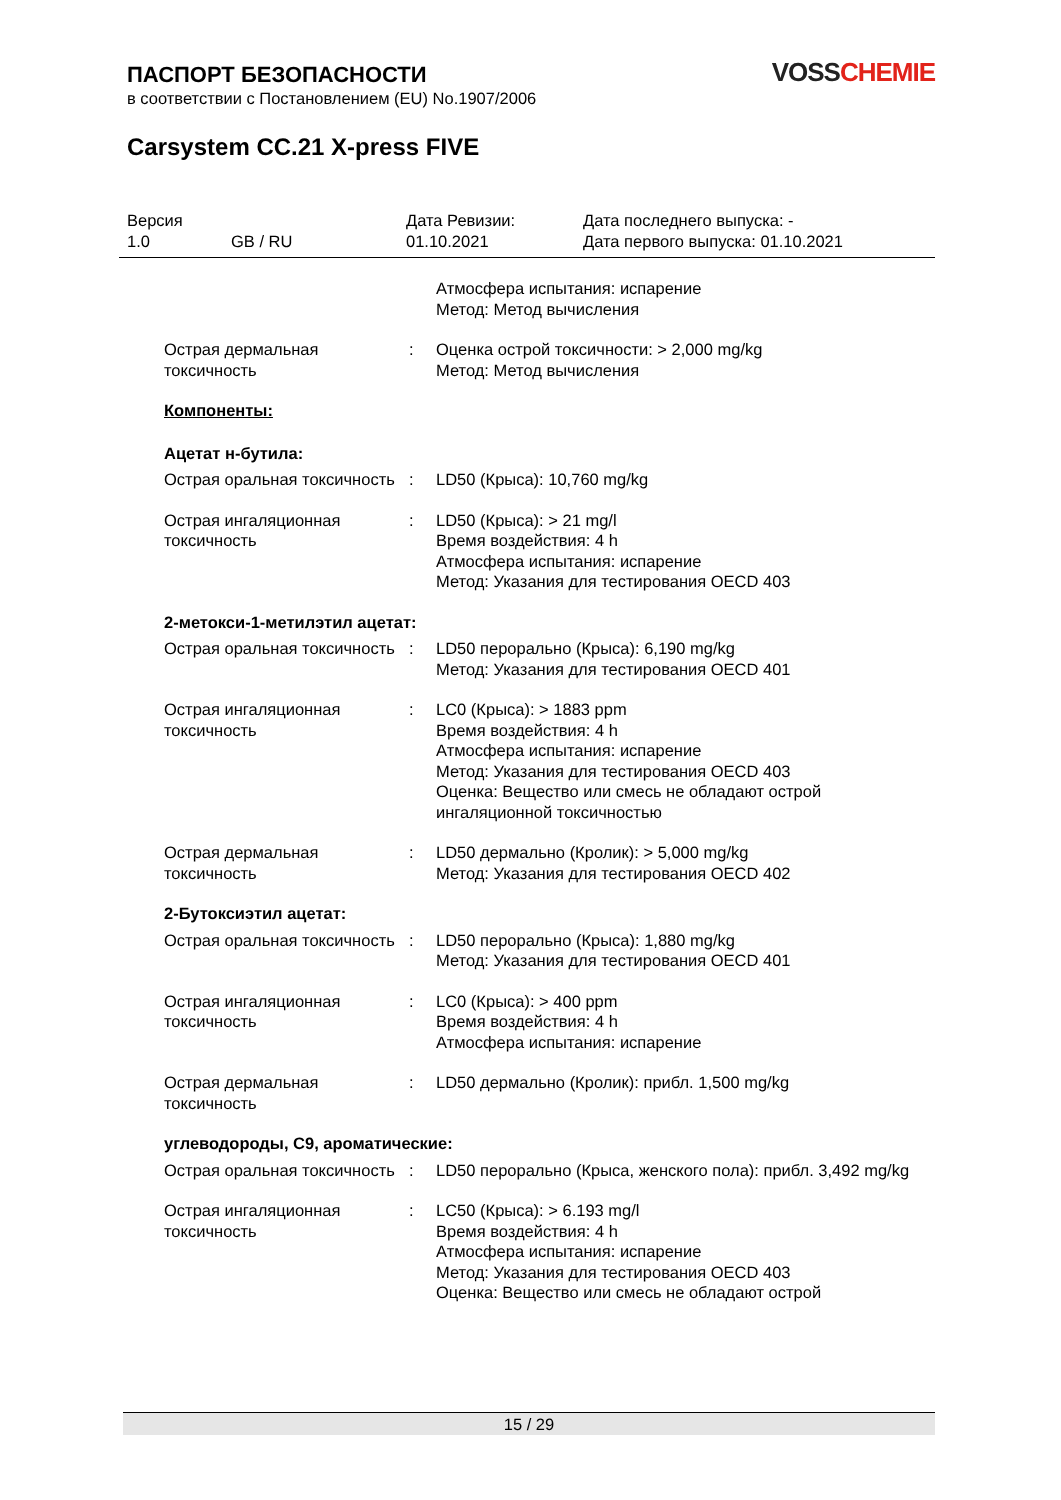ПАСПОРТ БЕЗОПАСНОСТИ
в соответствии с Постановлением (EU) No.1907/2006
VOSS CHEMIE
Carsystem CC.21 X-press FIVE
Версия
1.0
GB / RU Дата Ревизии:
01.10.2021
Дата последнего выпуска: -
Дата первого выпуска: 01.10.2021
Атмосфера испытания: испарение
Метод: Метод вычисления
Острая дермальная токсичность
: Оценка острой токсичности: > 2,000 mg/kg
Метод: Метод вычисления
Компоненты:
Ацетат н-бутила:
Острая оральная токсичность
: LD50 (Крыса): 10,760 mg/kg
Острая ингаляционная токсичность
: LD50 (Крыса): > 21 mg/l
Время воздействия: 4 h
Атмосфера испытания: испарение
Метод: Указания для тестирования OECD 403
2-метокси-1-метилэтил ацетат:
Острая оральная токсичность
: LD50 перорально (Крыса): 6,190 mg/kg
Метод: Указания для тестирования OECD 401
Острая ингаляционная токсичность
: LC0 (Крыса): > 1883 ppm
Время воздействия: 4 h
Атмосфера испытания: испарение
Метод: Указания для тестирования OECD 403
Оценка: Вещество или смесь не обладают острой ингаляционной токсичностью
Острая дермальная токсичность
: LD50 дермально (Кролик): > 5,000 mg/kg
Метод: Указания для тестирования OECD 402
2-Бутоксиэтил ацетат:
Острая оральная токсичность
: LD50 перорально (Крыса): 1,880 mg/kg
Метод: Указания для тестирования OECD 401
Острая ингаляционная токсичность
: LC0 (Крыса): > 400 ppm
Время воздействия: 4 h
Атмосфера испытания: испарение
Острая дермальная токсичность
: LD50 дермально (Кролик): прибл. 1,500 mg/kg
углеводороды, C9, ароматические:
Острая оральная токсичность
: LD50 перорально (Крыса, женского пола): прибл. 3,492 mg/kg
Острая ингаляционная токсичность
: LC50 (Крыса): > 6.193 mg/l
Время воздействия: 4 h
Атмосфера испытания: испарение
Метод: Указания для тестирования OECD 403
Оценка: Вещество или смесь не обладают острой
15 / 29